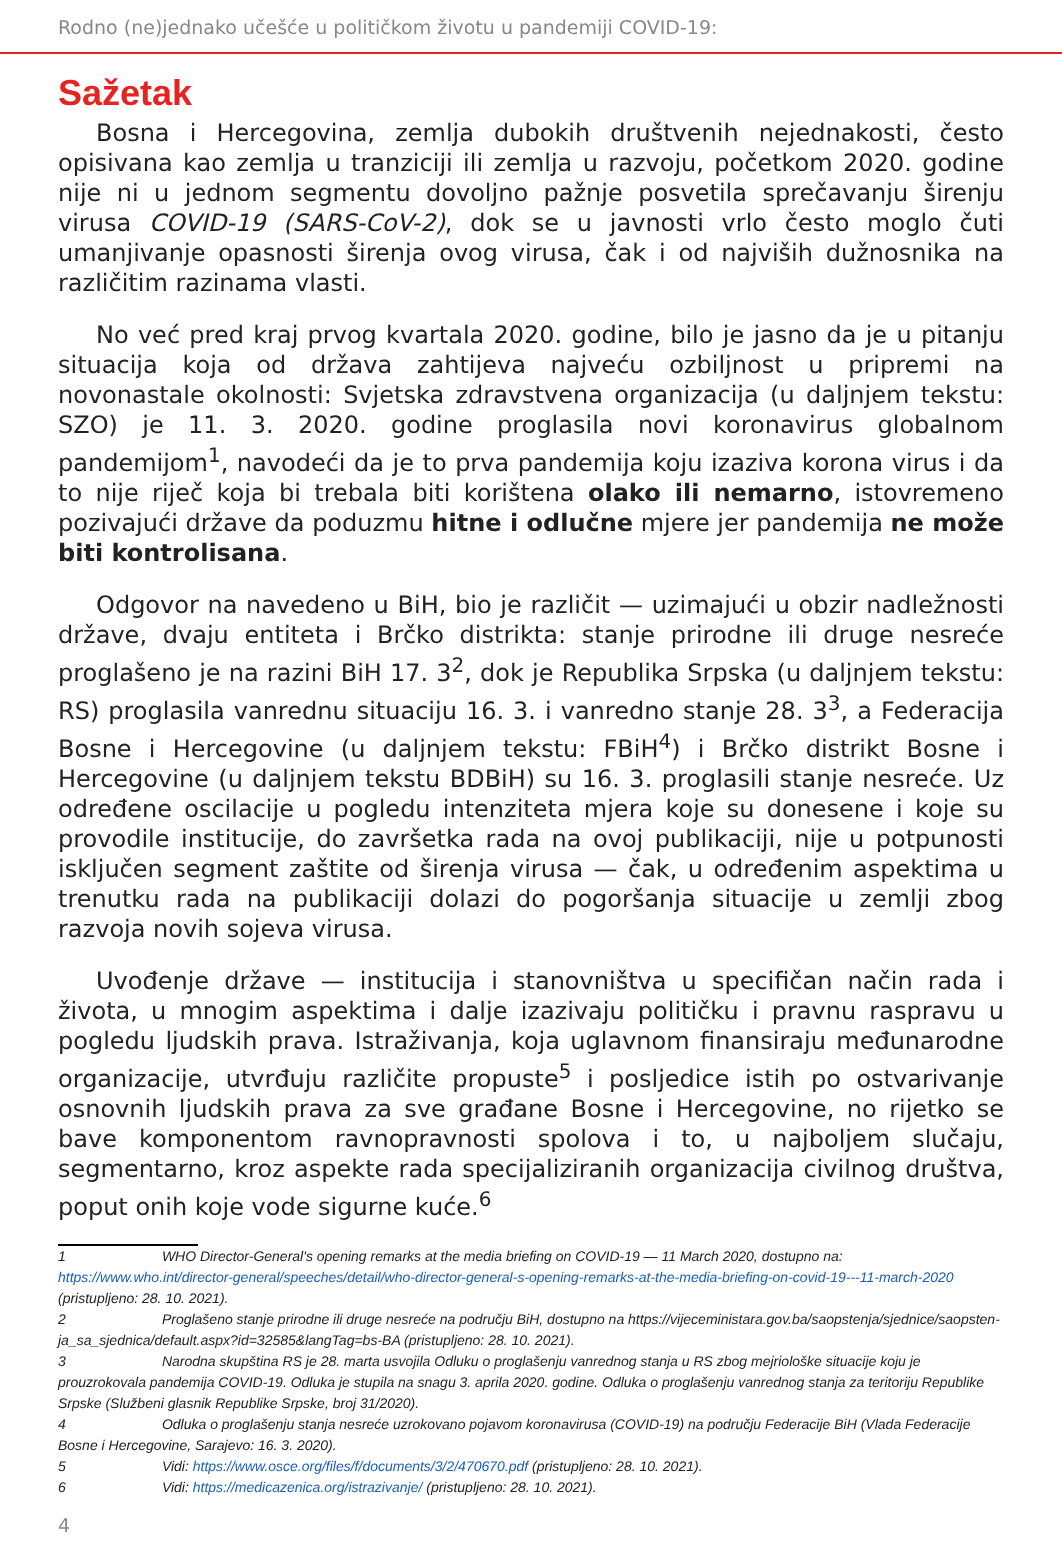Rodno (ne)jednako učešće u političkom životu u pandemiji COVID-19:
Sažetak
Bosna i Hercegovina, zemlja dubokih društvenih nejednakosti, često opisivana kao zemlja u tranziciji ili zemlja u razvoju, početkom 2020. godine nije ni u jednom segmentu dovoljno pažnje posvetila sprečavanju širenju virusa COVID-19 (SARS-CoV-2), dok se u javnosti vrlo često moglo čuti umanjivanje opasnosti širenja ovog virusa, čak i od najviših dužnosnika na različitim razinama vlasti.
No već pred kraj prvog kvartala 2020. godine, bilo je jasno da je u pitanju situacija koja od država zahtijeva najveću ozbiljnost u pripremi na novonastale okolnosti: Svjetska zdravstvena organizacija (u daljnjem tekstu: SZO) je 11. 3. 2020. godine proglasila novi koronavirus globalnom pandemijom<sup>1</sup>, navodeći da je to prva pandemija koju izaziva korona virus i da to nije riječ koja bi trebala biti korištena olako ili nemarno, istovremeno pozivajući države da poduzmu hitne i odlučne mjere jer pandemija ne može biti kontrolisana.
Odgovor na navedeno u BiH, bio je različit — uzimajući u obzir nadležnosti države, dvaju entiteta i Brčko distrikta: stanje prirodne ili druge nesreće proglašeno je na razini BiH 17. 3<sup>2</sup>, dok je Republika Srpska (u daljnjem tekstu: RS) proglasila vanrednu situaciju 16. 3. i vanredno stanje 28. 3<sup>3</sup>, a Federacija Bosne i Hercegovine (u daljnjem tekstu: FBiH<sup>4</sup>) i Brčko distrikt Bosne i Hercegovine (u daljnjem tekstu BDBiH) su 16. 3. proglasili stanje nesreće. Uz određene oscilacije u pogledu intenziteta mjera koje su donesene i koje su provodile institucije, do završetka rada na ovoj publikaciji, nije u potpunosti isključen segment zaštite od širenja virusa — čak, u određenim aspektima u trenutku rada na publikaciji dolazi do pogoršanja situacije u zemlji zbog razvoja novih sojeva virusa.
Uvođenje države — institucija i stanovništva u specifičan način rada i života, u mnogim aspektima i dalje izazivaju političku i pravnu raspravu u pogledu ljudskih prava. Istraživanja, koja uglavnom finansiraju međunarodne organizacije, utvrđuju različite propuste<sup>5</sup> i posljedice istih po ostvarivanje osnovnih ljudskih prava za sve građane Bosne i Hercegovine, no rijetko se bave komponentom ravnopravnosti spolova i to, u najboljem slučaju, segmentarno, kroz aspekte rada specijaliziranih organizacija civilnog društva, poput onih koje vode sigurne kuće.<sup>6</sup>
1 WHO Director-General's opening remarks at the media briefing on COVID-19 — 11 March 2020, dostupno na: https://www.who.int/director-general/speeches/detail/who-director-general-s-opening-remarks-at-the-media-briefing-on-covid-19---11-march-2020 (pristupljeno: 28. 10. 2021).
2 Proglašeno stanje prirodne ili druge nesreće na području BiH, dostupno na https://vijeceministara.gov.ba/saopstenja/sjednice/saopsten-ja_sa_sjednica/default.aspx?id=32585&langTag=bs-BA (pristupljeno: 28. 10. 2021).
3 Narodna skupština RS je 28. marta usvojila Odluku o proglašenju vanrednog stanja u RS zbog mejriološke situacije koju je prouzrokovala pandemija COVID-19. Odluka je stupila na snagu 3. aprila 2020. godine. Odluka o proglašenju vanrednog stanja za teritoriju Republike Srpske (Službeni glasnik Republike Srpske, broj 31/2020).
4 Odluka o proglašenju stanja nesreće uzrokovano pojavom koronavirusa (COVID-19) na području Federacije BiH (Vlada Federacije Bosne i Hercegovine, Sarajevo: 16. 3. 2020).
5 Vidi: https://www.osce.org/files/f/documents/3/2/470670.pdf (pristupljeno: 28. 10. 2021).
6 Vidi: https://medicazenica.org/istrazivanje/ (pristupljeno: 28. 10. 2021).
4